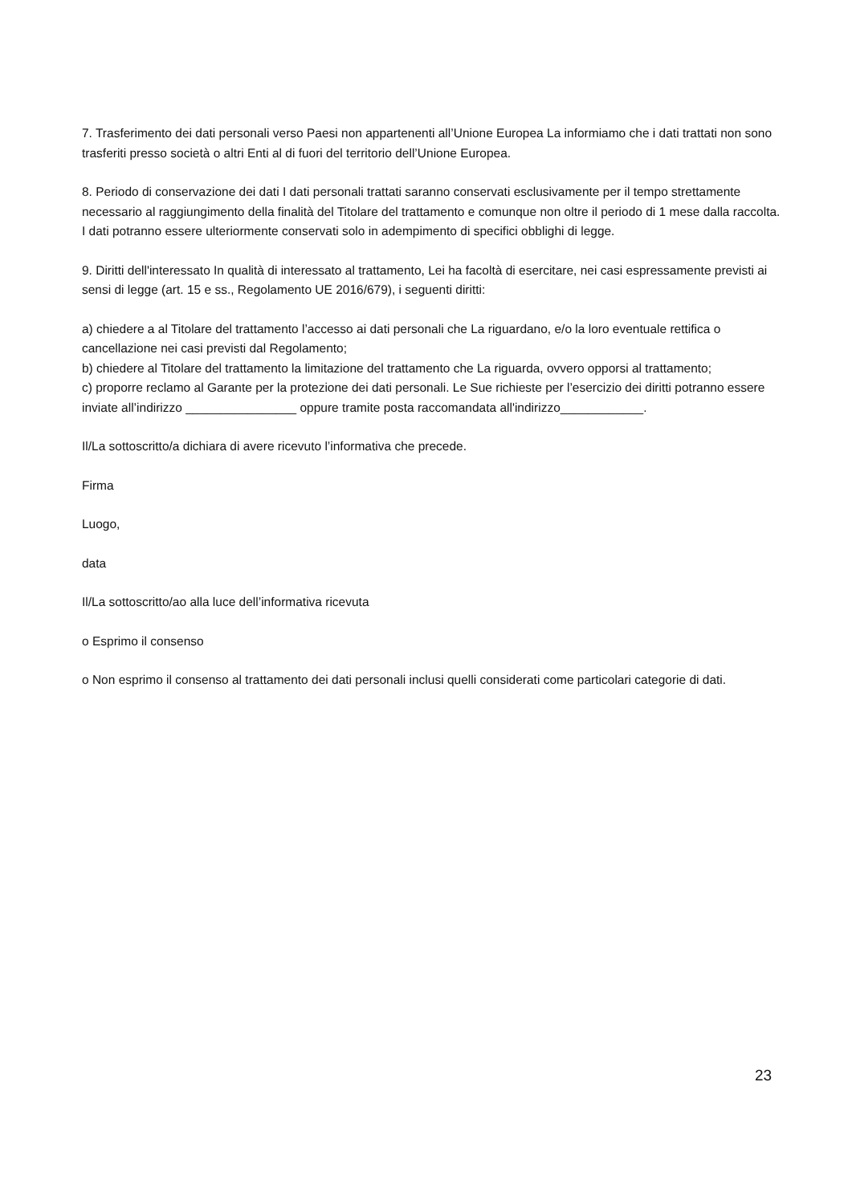7. Trasferimento dei dati personali verso Paesi non appartenenti all’Unione Europea La informiamo che i dati trattati non sono trasferiti presso società o altri Enti al di fuori del territorio dell’Unione Europea.
8. Periodo di conservazione dei dati I dati personali trattati saranno conservati esclusivamente per il tempo strettamente necessario al raggiungimento della finalità del Titolare del trattamento e comunque non oltre il periodo di 1 mese dalla raccolta. I dati potranno essere ulteriormente conservati solo in adempimento di specifici obblighi di legge.
9. Diritti dell'interessato In qualità di interessato al trattamento, Lei ha facoltà di esercitare, nei casi espressamente previsti ai sensi di legge (art. 15 e ss., Regolamento UE 2016/679), i seguenti diritti:
a) chiedere a al Titolare del trattamento l’accesso ai dati personali che La riguardano, e/o la loro eventuale rettifica o cancellazione nei casi previsti dal Regolamento;
b) chiedere al Titolare del trattamento la limitazione del trattamento che La riguarda, ovvero opporsi al trattamento;
c) proporre reclamo al Garante per la protezione dei dati personali. Le Sue richieste per l’esercizio dei diritti potranno essere inviate all’indirizzo ________________ oppure tramite posta raccomandata all'indirizzo____________.
Il/La sottoscritto/a dichiara di avere ricevuto l’informativa che precede.
Firma
Luogo,
data
Il/La sottoscritto/ao alla luce dell’informativa ricevuta
o Esprimo il consenso
o Non esprimo il consenso al trattamento dei dati personali inclusi quelli considerati come particolari categorie di dati.
23